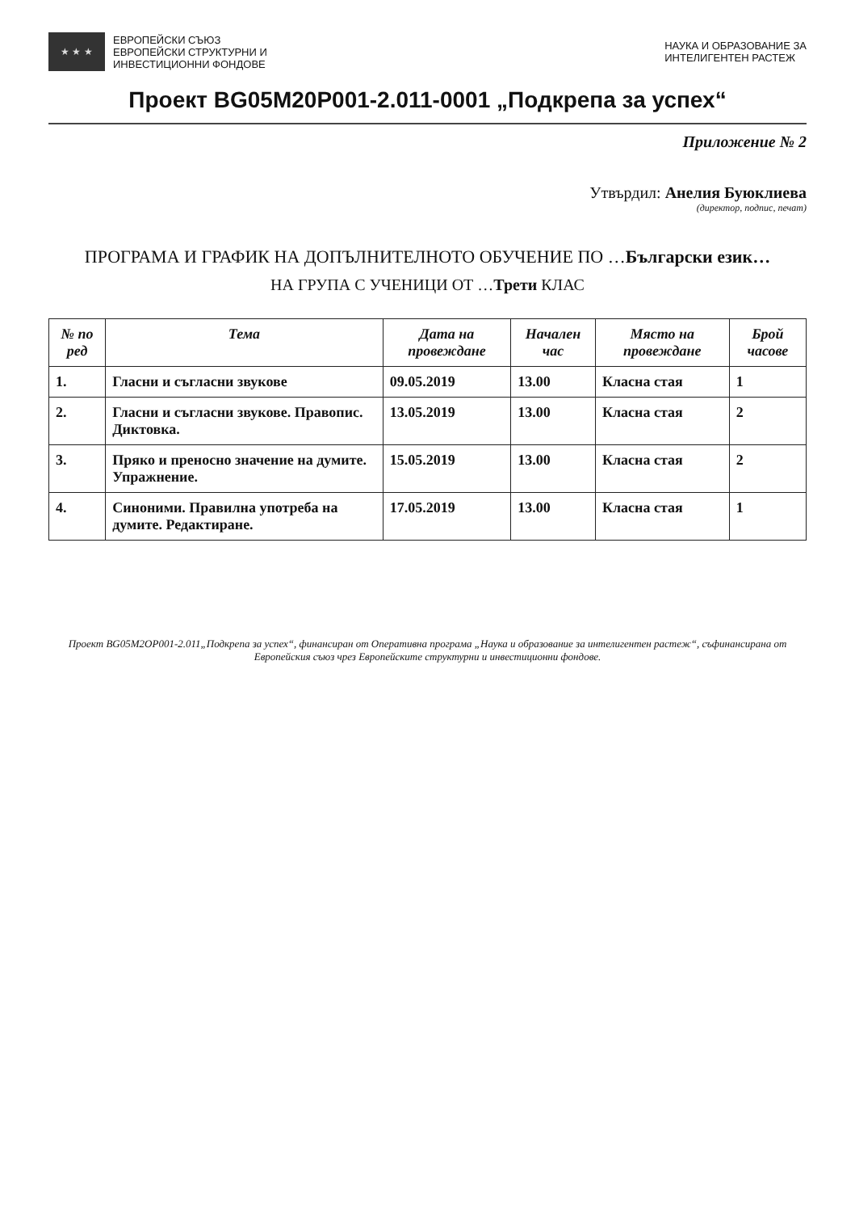★ ★ ★
ЕВРОПЕЙСКИ СЪЮЗ
ЕВРОПЕЙСКИ СТРУКТУРНИ И
ИНВЕСТИЦИОННИ ФОНДОВЕ
НАУКА И ОБРАЗОВАНИЕ ЗА
ИНТЕЛИГЕНТЕН РАСТЕЖ
Проект BG05M20P001-2.011-0001 „Подкрепа за успех“
Приложение № 2
Утвърдил: Анелия Буюклиева
(директор, подпис, печат)
ПРОГРАМА И ГРАФИК НА ДОПЪЛНИТЕЛНОТО ОБУЧЕНИЕ ПО …Български език…
НА ГРУПА С УЧЕНИЦИ ОТ …Трети КЛАС
| № по ред | Тема | Дата на провеждане | Начален час | Място на провеждане | Брой часове |
| --- | --- | --- | --- | --- | --- |
| 1. | Гласни и съгласни звукове | 09.05.2019 | 13.00 | Класна стая | 1 |
| 2. | Гласни и съгласни звукове. Правопис. Диктовка. | 13.05.2019 | 13.00 | Класна стая | 2 |
| 3. | Пряко и преносно значение на думите. Упражнение. | 15.05.2019 | 13.00 | Класна стая | 2 |
| 4. | Синоними. Правилна употреба на думите. Редактиране. | 17.05.2019 | 13.00 | Класна стая | 1 |
Проект BG05M2OP001-2.011„Подкрепа за успех“, финансиран от Оперативна програма „Наука и образование за интелигентен растеж“, съфинансирана от Европейския съюз чрез Европейските структурни и инвестиционни фондове.